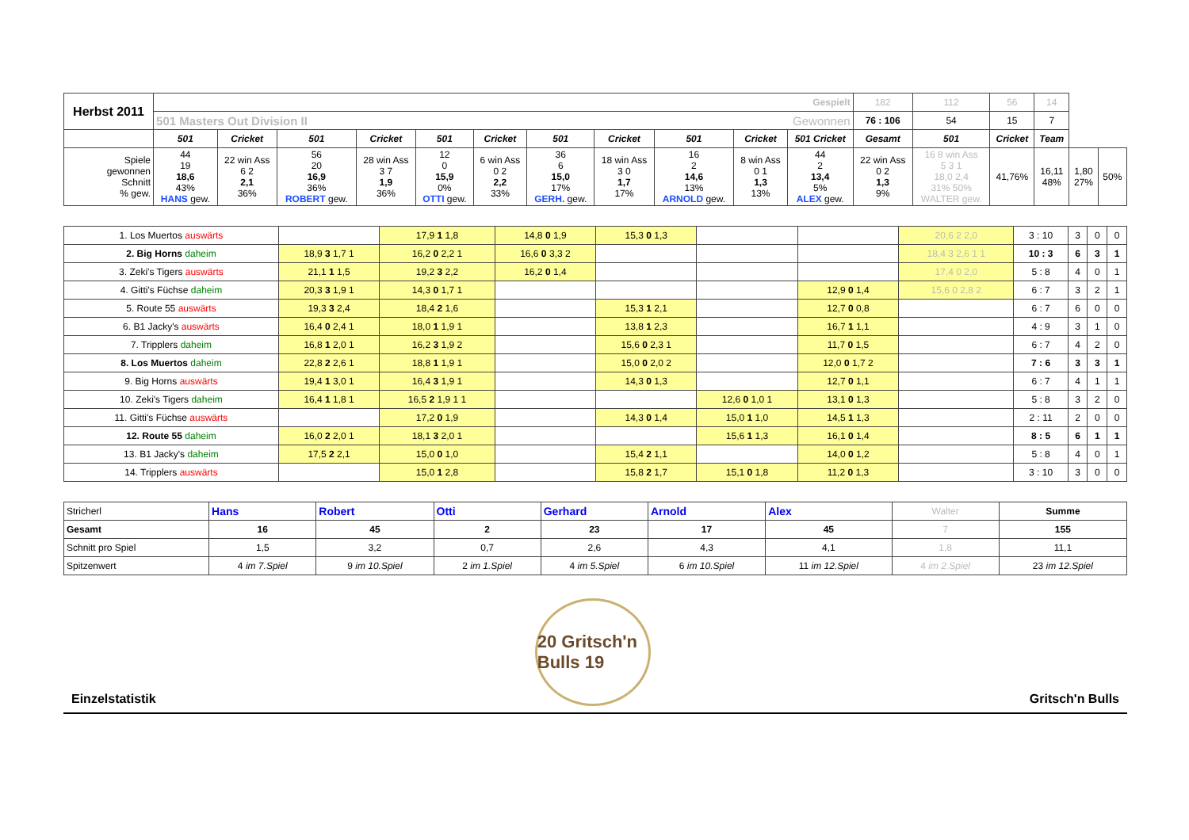| Herbst 2011 | Gespielt | | | | | | | | | | | 182 | 112 | 56 | 14 | | |
| | 501 Masters Out Division II Gewonnen | | | | | | | | | | | 76 : 106 | 54 | 15 | 7 | | |
| | 501 | Cricket | 501 | Cricket | 501 | Cricket | 501 | Cricket | 501 | Cricket | 501 Cricket | Gesamt | 501 | Cricket | Team | | |
| Spiele gewonnen Schnitt % gew. | 44 19 18,6 43% HANS gew. | 22 win Ass 6 2 2,1 36% | 56 20 16,9 36% ROBERT gew. | 28 win Ass 3 7 1,9 36% | 12 0 15,9 0% OTTI gew. | 6 win Ass 0 2 2,2 33% | 36 6 15,0 17% GERH. gew. | 18 win Ass 3 0 1,7 17% | 16 2 14,6 13% ARNOLD gew. | 8 win Ass 0 1 1,3 13% | 44 2 13,4 5% ALEX gew. | 22 win Ass 0 2 1,3 9% | 16 8 win Ass 5 3 1 18,0 2,4 31% 50% WALTER gew. | 41,76% | 16,11 48% | 1,80 27% | 50% |
| 1. Los Muertos auswärts | | 17,9 1 1,8 | 14,8 0 1,9 | 15,3 0 1,3 | | | 20,6 2 2,0 | 3 : 10 | 3 | 0 | 0 |
| 2. Big Horns daheim | 18,9 3 1,7 1 | 16,2 0 2,2 1 | 16,6 0 3,3 2 | | | | 18,4 3 2,6 1 1 | 10 : 3 | 6 | 3 | 1 |
| 3. Zeki's Tigers auswärts | 21,1 1 1,5 | 19,2 3 2,2 | 16,2 0 1,4 | | | | 17,4 0 2,0 | 5 : 8 | 4 | 0 | 1 |
| 4. Gitti's Füchse daheim | 20,3 3 1,9 1 | 14,3 0 1,7 1 | | | | 12,9 0 1,4 | 15,6 0 2,8 2 | 6 : 7 | 3 | 2 | 1 |
| 5. Route 55 auswärts | 19,3 3 2,4 | 18,4 2 1,6 | | 15,3 1 2,1 | | 12,7 0 0,8 | | 6 : 7 | 6 | 0 | 0 |
| 6. B1 Jacky's auswärts | 16,4 0 2,4 1 | 18,0 1 1,9 1 | | 13,8 1 2,3 | | 16,7 1 1,1 | | 4 : 9 | 3 | 1 | 0 |
| 7. Tripplers daheim | 16,8 1 2,0 1 | 16,2 3 1,9 2 | | 15,6 0 2,3 1 | | 11,7 0 1,5 | | 6 : 7 | 4 | 2 | 0 |
| 8. Los Muertos daheim | 22,8 2 2,6 1 | 18,8 1 1,9 1 | | 15,0 0 2,0 2 | | 12,0 0 1,7 2 | | 7 : 6 | 3 | 3 | 1 |
| 9. Big Horns auswärts | 19,4 1 3,0 1 | 16,4 3 1,9 1 | | 14,3 0 1,3 | | 12,7 0 1,1 | | 6 : 7 | 4 | 1 | 1 |
| 10. Zeki's Tigers daheim | 16,4 1 1,8 1 | 16,5 2 1,9 1 1 | | | 12,6 0 1,0 1 | 13,1 0 1,3 | | 5 : 8 | 3 | 2 | 0 |
| 11. Gitti's Füchse auswärts | | 17,2 0 1,9 | | 14,3 0 1,4 | 15,0 1 1,0 | 14,5 1 1,3 | | 2 : 11 | 2 | 0 | 0 |
| 12. Route 55 daheim | 16,0 2 2,0 1 | 18,1 3 2,0 1 | | | 15,6 1 1,3 | 16,1 0 1,4 | | 8 : 5 | 6 | 1 | 1 |
| 13. B1 Jacky's daheim | 17,5 2 2,1 | 15,0 0 1,0 | | 15,4 2 1,1 | | 14,0 0 1,2 | | 5 : 8 | 4 | 0 | 1 |
| 14. Tripplers auswärts | | 15,0 1 2,8 | | 15,8 2 1,7 | 15,1 0 1,8 | 11,2 0 1,3 | | 3 : 10 | 3 | 0 | 0 |
| Stricherl | Hans | Robert | Otti | Gerhard | Arnold | Alex | Walter | Summe |
| Gesamt | 16 | 45 | 2 | 23 | 17 | 45 | 7 | 155 |
| Schnitt pro Spiel | 1,5 | 3,2 | 0,7 | 2,6 | 4,3 | 4,1 | 1,8 | 11,1 |
| Spitzenwert | 4 im 7.Spiel | 9 im 10.Spiel | 2 im 1.Spiel | 4 im 5.Spiel | 6 im 10.Spiel | 11 im 12.Spiel | 4 im 2.Spiel | 23 im 12.Spiel |
Einzelstatistik
20 Gritsch'n Bulls 19
Gritsch'n Bulls